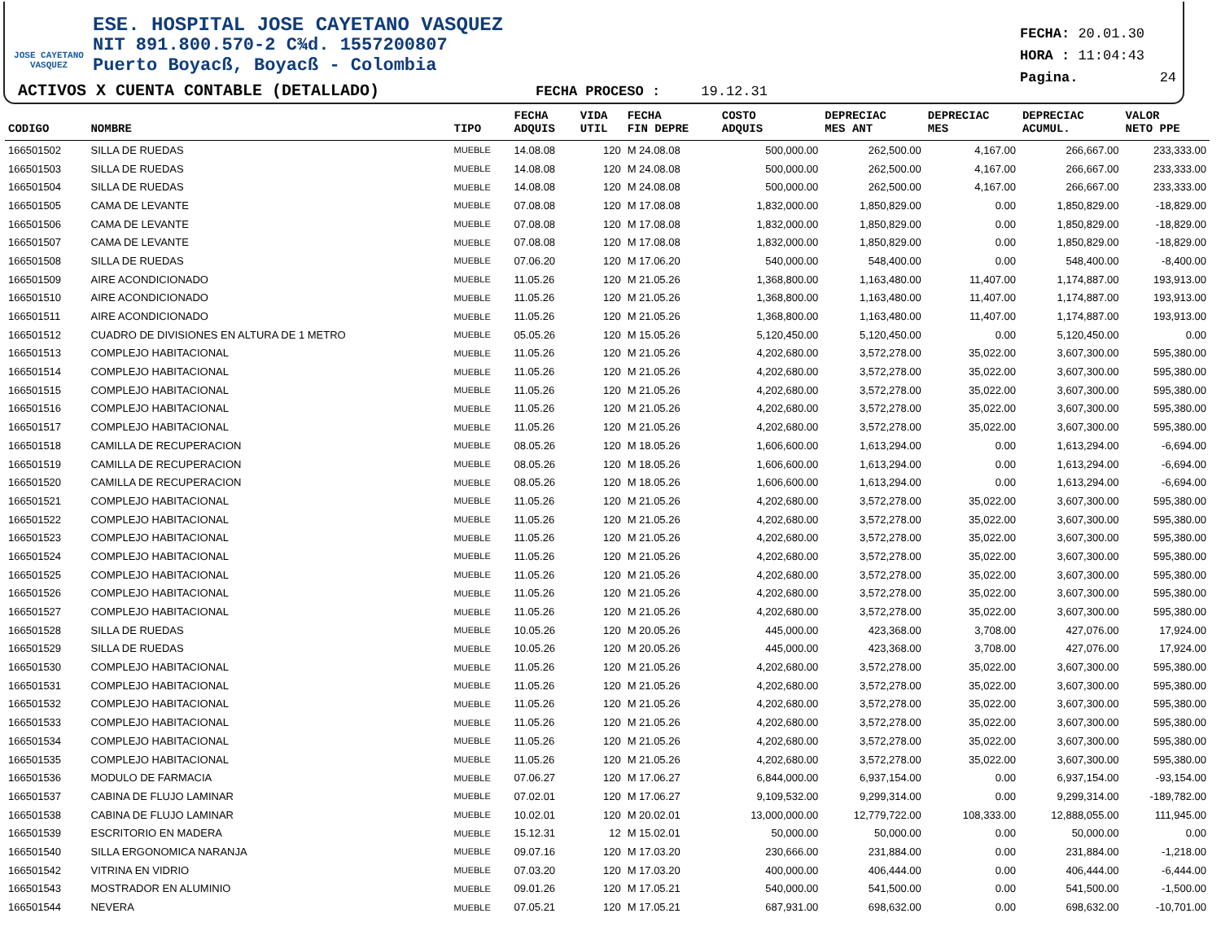JOSE CAYETANO VASQUEZ
ESE. HOSPITAL JOSE CAYETANO VASQUEZ
NIT 891.800.570-2 C¾d. 1557200807
Puerto Boyacß, Boyacß - Colombia
ACTIVOS X CUENTA CONTABLE (DETALLADO) FECHA PROCESO : 19.12.31
FECHA: 20.01.30
HORA : 11:04:43
Pagina. 24
| CODIGO | NOMBRE | TIPO | FECHA ADQUIS | VIDA UTIL | FECHA FIN DEPRE | COSTO ADQUIS | DEPRECIAC MES ANT | DEPRECIAC MES | DEPRECIAC ACUMUL. | VALOR NETO PPE |
| --- | --- | --- | --- | --- | --- | --- | --- | --- | --- | --- |
| 166501502 | SILLA DE RUEDAS | MUEBLE | 14.08.08 | 120 | M 24.08.08 | 500,000.00 | 262,500.00 | 4,167.00 | 266,667.00 | 233,333.00 |
| 166501503 | SILLA DE RUEDAS | MUEBLE | 14.08.08 | 120 | M 24.08.08 | 500,000.00 | 262,500.00 | 4,167.00 | 266,667.00 | 233,333.00 |
| 166501504 | SILLA DE RUEDAS | MUEBLE | 14.08.08 | 120 | M 24.08.08 | 500,000.00 | 262,500.00 | 4,167.00 | 266,667.00 | 233,333.00 |
| 166501505 | CAMA DE LEVANTE | MUEBLE | 07.08.08 | 120 | M 17.08.08 | 1,832,000.00 | 1,850,829.00 | 0.00 | 1,850,829.00 | -18,829.00 |
| 166501506 | CAMA DE LEVANTE | MUEBLE | 07.08.08 | 120 | M 17.08.08 | 1,832,000.00 | 1,850,829.00 | 0.00 | 1,850,829.00 | -18,829.00 |
| 166501507 | CAMA DE LEVANTE | MUEBLE | 07.08.08 | 120 | M 17.08.08 | 1,832,000.00 | 1,850,829.00 | 0.00 | 1,850,829.00 | -18,829.00 |
| 166501508 | SILLA DE RUEDAS | MUEBLE | 07.06.20 | 120 | M 17.06.20 | 540,000.00 | 548,400.00 | 0.00 | 548,400.00 | -8,400.00 |
| 166501509 | AIRE ACONDICIONADO | MUEBLE | 11.05.26 | 120 | M 21.05.26 | 1,368,800.00 | 1,163,480.00 | 11,407.00 | 1,174,887.00 | 193,913.00 |
| 166501510 | AIRE ACONDICIONADO | MUEBLE | 11.05.26 | 120 | M 21.05.26 | 1,368,800.00 | 1,163,480.00 | 11,407.00 | 1,174,887.00 | 193,913.00 |
| 166501511 | AIRE ACONDICIONADO | MUEBLE | 11.05.26 | 120 | M 21.05.26 | 1,368,800.00 | 1,163,480.00 | 11,407.00 | 1,174,887.00 | 193,913.00 |
| 166501512 | CUADRO DE DIVISIONES EN ALTURA DE 1 METRO | MUEBLE | 05.05.26 | 120 | M 15.05.26 | 5,120,450.00 | 5,120,450.00 | 0.00 | 5,120,450.00 | 0.00 |
| 166501513 | COMPLEJO HABITACIONAL | MUEBLE | 11.05.26 | 120 | M 21.05.26 | 4,202,680.00 | 3,572,278.00 | 35,022.00 | 3,607,300.00 | 595,380.00 |
| 166501514 | COMPLEJO HABITACIONAL | MUEBLE | 11.05.26 | 120 | M 21.05.26 | 4,202,680.00 | 3,572,278.00 | 35,022.00 | 3,607,300.00 | 595,380.00 |
| 166501515 | COMPLEJO HABITACIONAL | MUEBLE | 11.05.26 | 120 | M 21.05.26 | 4,202,680.00 | 3,572,278.00 | 35,022.00 | 3,607,300.00 | 595,380.00 |
| 166501516 | COMPLEJO HABITACIONAL | MUEBLE | 11.05.26 | 120 | M 21.05.26 | 4,202,680.00 | 3,572,278.00 | 35,022.00 | 3,607,300.00 | 595,380.00 |
| 166501517 | COMPLEJO HABITACIONAL | MUEBLE | 11.05.26 | 120 | M 21.05.26 | 4,202,680.00 | 3,572,278.00 | 35,022.00 | 3,607,300.00 | 595,380.00 |
| 166501518 | CAMILLA DE RECUPERACION | MUEBLE | 08.05.26 | 120 | M 18.05.26 | 1,606,600.00 | 1,613,294.00 | 0.00 | 1,613,294.00 | -6,694.00 |
| 166501519 | CAMILLA DE RECUPERACION | MUEBLE | 08.05.26 | 120 | M 18.05.26 | 1,606,600.00 | 1,613,294.00 | 0.00 | 1,613,294.00 | -6,694.00 |
| 166501520 | CAMILLA DE RECUPERACION | MUEBLE | 08.05.26 | 120 | M 18.05.26 | 1,606,600.00 | 1,613,294.00 | 0.00 | 1,613,294.00 | -6,694.00 |
| 166501521 | COMPLEJO HABITACIONAL | MUEBLE | 11.05.26 | 120 | M 21.05.26 | 4,202,680.00 | 3,572,278.00 | 35,022.00 | 3,607,300.00 | 595,380.00 |
| 166501522 | COMPLEJO HABITACIONAL | MUEBLE | 11.05.26 | 120 | M 21.05.26 | 4,202,680.00 | 3,572,278.00 | 35,022.00 | 3,607,300.00 | 595,380.00 |
| 166501523 | COMPLEJO HABITACIONAL | MUEBLE | 11.05.26 | 120 | M 21.05.26 | 4,202,680.00 | 3,572,278.00 | 35,022.00 | 3,607,300.00 | 595,380.00 |
| 166501524 | COMPLEJO HABITACIONAL | MUEBLE | 11.05.26 | 120 | M 21.05.26 | 4,202,680.00 | 3,572,278.00 | 35,022.00 | 3,607,300.00 | 595,380.00 |
| 166501525 | COMPLEJO HABITACIONAL | MUEBLE | 11.05.26 | 120 | M 21.05.26 | 4,202,680.00 | 3,572,278.00 | 35,022.00 | 3,607,300.00 | 595,380.00 |
| 166501526 | COMPLEJO HABITACIONAL | MUEBLE | 11.05.26 | 120 | M 21.05.26 | 4,202,680.00 | 3,572,278.00 | 35,022.00 | 3,607,300.00 | 595,380.00 |
| 166501527 | COMPLEJO HABITACIONAL | MUEBLE | 11.05.26 | 120 | M 21.05.26 | 4,202,680.00 | 3,572,278.00 | 35,022.00 | 3,607,300.00 | 595,380.00 |
| 166501528 | SILLA DE RUEDAS | MUEBLE | 10.05.26 | 120 | M 20.05.26 | 445,000.00 | 423,368.00 | 3,708.00 | 427,076.00 | 17,924.00 |
| 166501529 | SILLA DE RUEDAS | MUEBLE | 10.05.26 | 120 | M 20.05.26 | 445,000.00 | 423,368.00 | 3,708.00 | 427,076.00 | 17,924.00 |
| 166501530 | COMPLEJO HABITACIONAL | MUEBLE | 11.05.26 | 120 | M 21.05.26 | 4,202,680.00 | 3,572,278.00 | 35,022.00 | 3,607,300.00 | 595,380.00 |
| 166501531 | COMPLEJO HABITACIONAL | MUEBLE | 11.05.26 | 120 | M 21.05.26 | 4,202,680.00 | 3,572,278.00 | 35,022.00 | 3,607,300.00 | 595,380.00 |
| 166501532 | COMPLEJO HABITACIONAL | MUEBLE | 11.05.26 | 120 | M 21.05.26 | 4,202,680.00 | 3,572,278.00 | 35,022.00 | 3,607,300.00 | 595,380.00 |
| 166501533 | COMPLEJO HABITACIONAL | MUEBLE | 11.05.26 | 120 | M 21.05.26 | 4,202,680.00 | 3,572,278.00 | 35,022.00 | 3,607,300.00 | 595,380.00 |
| 166501534 | COMPLEJO HABITACIONAL | MUEBLE | 11.05.26 | 120 | M 21.05.26 | 4,202,680.00 | 3,572,278.00 | 35,022.00 | 3,607,300.00 | 595,380.00 |
| 166501535 | COMPLEJO HABITACIONAL | MUEBLE | 11.05.26 | 120 | M 21.05.26 | 4,202,680.00 | 3,572,278.00 | 35,022.00 | 3,607,300.00 | 595,380.00 |
| 166501536 | MODULO DE FARMACIA | MUEBLE | 07.06.27 | 120 | M 17.06.27 | 6,844,000.00 | 6,937,154.00 | 0.00 | 6,937,154.00 | -93,154.00 |
| 166501537 | CABINA DE FLUJO LAMINAR | MUEBLE | 07.02.01 | 120 | M 17.06.27 | 9,109,532.00 | 9,299,314.00 | 0.00 | 9,299,314.00 | -189,782.00 |
| 166501538 | CABINA DE FLUJO LAMINAR | MUEBLE | 10.02.01 | 120 | M 20.02.01 | 13,000,000.00 | 12,779,722.00 | 108,333.00 | 12,888,055.00 | 111,945.00 |
| 166501539 | ESCRITORIO EN MADERA | MUEBLE | 15.12.31 | 12 | M 15.02.01 | 50,000.00 | 50,000.00 | 0.00 | 50,000.00 | 0.00 |
| 166501540 | SILLA ERGONOMICA NARANJA | MUEBLE | 09.07.16 | 120 | M 17.03.20 | 230,666.00 | 231,884.00 | 0.00 | 231,884.00 | -1,218.00 |
| 166501542 | VITRINA EN VIDRIO | MUEBLE | 07.03.20 | 120 | M 17.03.20 | 400,000.00 | 406,444.00 | 0.00 | 406,444.00 | -6,444.00 |
| 166501543 | MOSTRADOR EN ALUMINIO | MUEBLE | 09.01.26 | 120 | M 17.05.21 | 540,000.00 | 541,500.00 | 0.00 | 541,500.00 | -1,500.00 |
| 166501544 | NEVERA | MUEBLE | 07.05.21 | 120 | M 17.05.21 | 687,931.00 | 698,632.00 | 0.00 | 698,632.00 | -10,701.00 |